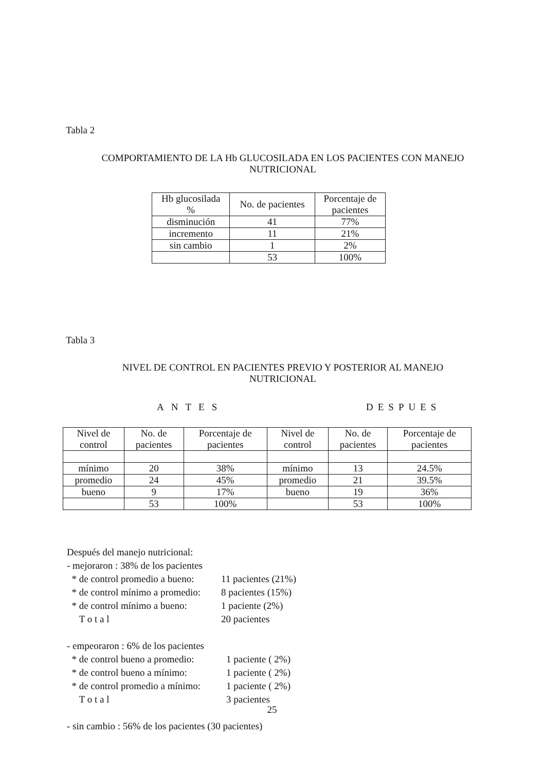Tabla 2
COMPORTAMIENTO DE LA Hb GLUCOSILADA EN LOS PACIENTES CON MANEJO
NUTRICIONAL
| Hb glucosilada % | No. de pacientes | Porcentaje de pacientes |
| --- | --- | --- |
| disminución | 41 | 77% |
| incremento | 11 | 21% |
| sin cambio | 1 | 2% |
| | 53 | 100% |
Tabla 3
NIVEL DE CONTROL EN PACIENTES PREVIO Y POSTERIOR AL MANEJO
NUTRICIONAL
ANTES DESPUES
| Nivel de control | No. de pacientes | Porcentaje de pacientes | Nivel de control | No. de pacientes | Porcentaje de pacientes |
| --- | --- | --- | --- | --- | --- |
| mínimo | 20 | 38% | mínimo | 13 | 24.5% |
| promedio | 24 | 45% | promedio | 21 | 39.5% |
| bueno | 9 | 17% | bueno | 19 | 36% |
| | 53 | 100% | | 53 | 100% |
Después del manejo nutricional:
- mejoraron : 38% de los pacientes
* de control promedio a bueno: 11 pacientes (21%)
* de control mínimo a promedio: 8 pacientes (15%)
* de control mínimo a bueno: 1 paciente (2%)
T o t a l 20 pacientes
- empeoraron : 6% de los pacientes
* de control bueno a promedio: 1 paciente ( 2%)
* de control bueno a mínimo: 1 paciente ( 2%)
* de control promedio a mínimo: 1 paciente ( 2%)
T o t a l 3 pacientes
- sin cambio : 56% de los pacientes (30 pacientes)
25